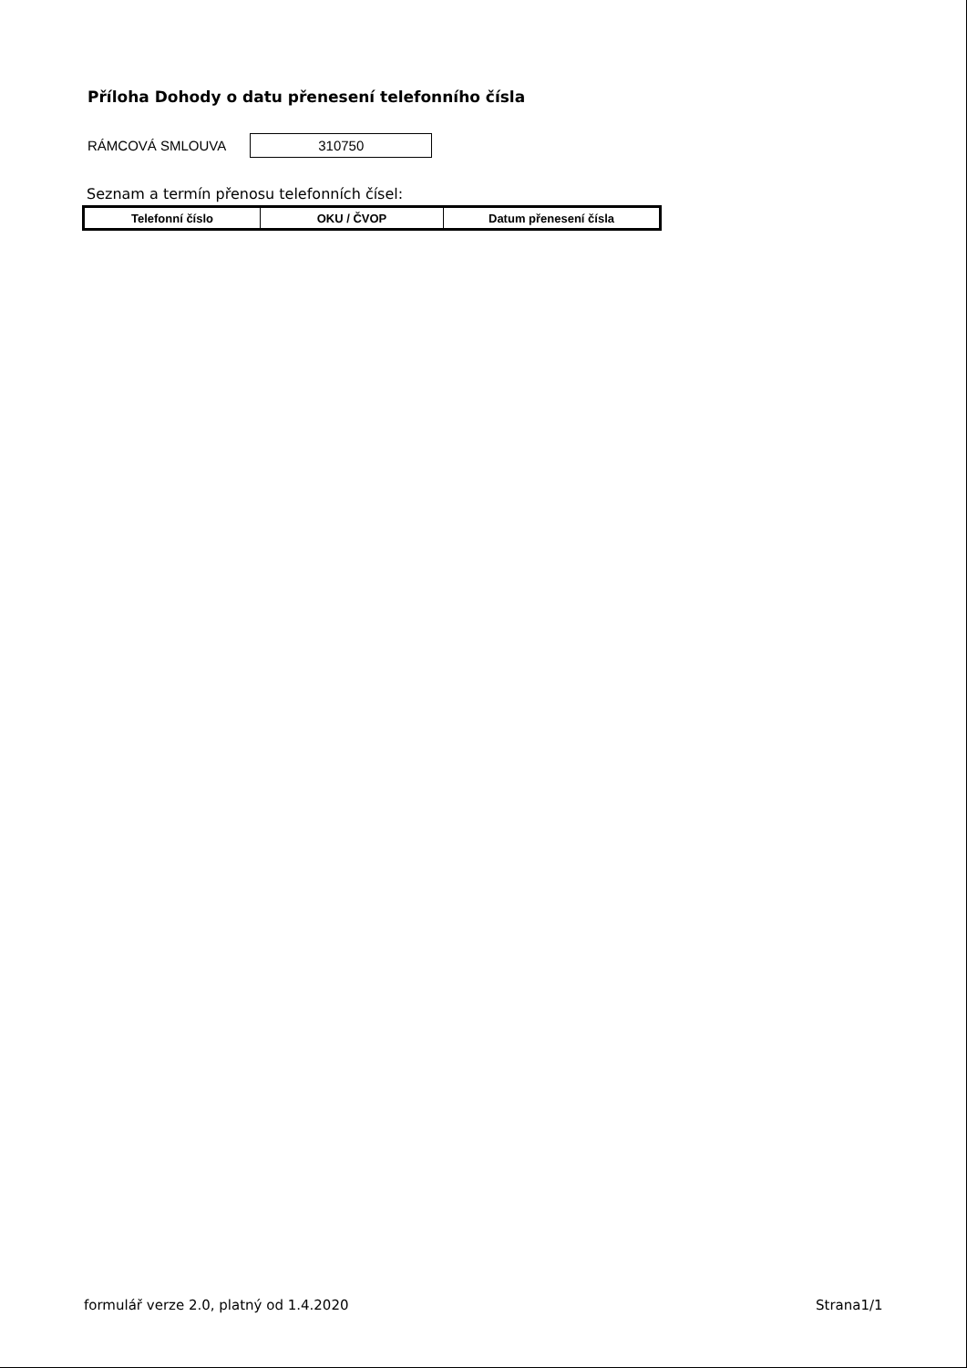Příloha Dohody o datu přenesení telefonního čísla
RÁMCOVÁ SMLOUVA 310750
Seznam a termín přenosu telefonních čísel:
| Telefonní číslo | OKU / ČVOP | Datum přenesení čísla |
| --- | --- | --- |
formulář verze 2.0, platný od 1.4.2020
Strana1/1